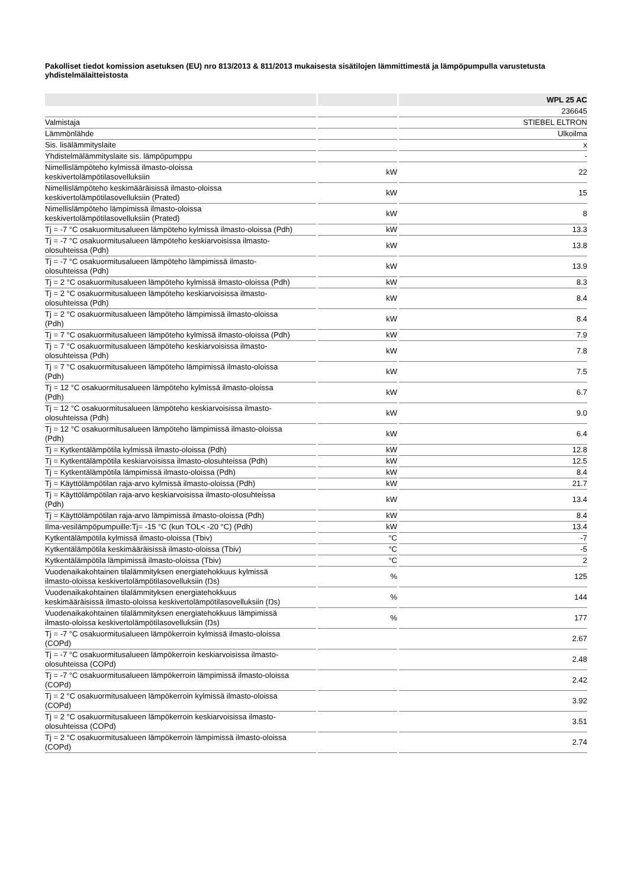Pakolliset tiedot komission asetuksen (EU) nro 813/2013 & 811/2013 mukaisesta sisätilojen lämmittimestä ja lämpöpumpulla varustetusta yhdistelmälaitteistosta
| | | WPL 25 AC |
| --- | --- | --- |
| | | 236645 |
| Valmistaja | | STIEBEL ELTRON |
| Lämmönlähde | | Ulkoilma |
| Sis. lisälämmityslaite | | x |
| Yhdistelmälämmityslaite sis. lämpöpumppu | | - |
| Nimellislämpöteho kylmissä ilmasto-oloissa keskivertolämpötilasovelluksiin | kW | 22 |
| Nimellislämpöteho keskimääräisissä ilmasto-oloissa keskivertolämpötilasovelluksiin (Prated) | kW | 15 |
| Nimellislämpöteho lämpimissä ilmasto-oloissa keskivertolämpötilasovelluksiin (Prated) | kW | 8 |
| Tj = -7 °C osakuormitusalueen lämpöteho kylmissä ilmasto-oloissa (Pdh) | kW | 13.3 |
| Tj = -7 °C osakuormitusalueen lämpöteho keskiarvoisissa ilmasto- olosuhteissa (Pdh) | kW | 13.8 |
| Tj = -7 °C osakuormitusalueen lämpöteho lämpimissä ilmasto- olosuhteissa (Pdh) | kW | 13.9 |
| Tj = 2 °C osakuormitusalueen lämpöteho kylmissä ilmasto-oloissa (Pdh) | kW | 8.3 |
| Tj = 2 °C osakuormitusalueen lämpöteho keskiarvoisissa ilmasto- olosuhteissa (Pdh) | kW | 8.4 |
| Tj = 2 °C osakuormitusalueen lämpöteho lämpimissä ilmasto-oloissa (Pdh) | kW | 8.4 |
| Tj = 7 °C osakuormitusalueen lämpöteho kylmissä ilmasto-oloissa (Pdh) | kW | 7.9 |
| Tj = 7 °C osakuormitusalueen lämpöteho keskiarvoisissa ilmasto- olosuhteissa (Pdh) | kW | 7.8 |
| Tj = 7 °C osakuormitusalueen lämpöteho lämpimissä ilmasto-oloissa (Pdh) | kW | 7.5 |
| Tj = 12 °C osakuormitusalueen lämpöteho kylmissä ilmasto-oloissa (Pdh) | kW | 6.7 |
| Tj = 12 °C osakuormitusalueen lämpöteho keskiarvoisissa ilmasto- olosuhteissa (Pdh) | kW | 9.0 |
| Tj = 12 °C osakuormitusalueen lämpöteho lämpimissä ilmasto-oloissa (Pdh) | kW | 6.4 |
| Tj = Kytkentälämpötila kylmissä ilmasto-oloissa (Pdh) | kW | 12.8 |
| Tj = Kytkentälämpötila keskiarvoisissa ilmasto-olosuhteissa (Pdh) | kW | 12.5 |
| Tj = Kytkentälämpötila lämpimissä ilmasto-oloissa (Pdh) | kW | 8.4 |
| Tj = Käyttölämpötilan raja-arvo kylmissä ilmasto-oloissa (Pdh) | kW | 21.7 |
| Tj = Käyttölämpötilan raja-arvo keskiarvoisissa ilmasto-olosuhteissa (Pdh) | kW | 13.4 |
| Tj = Käyttölämpötilan raja-arvo lämpimissä ilmasto-oloissa (Pdh) | kW | 8.4 |
| Ilma-vesilämpöpumpuille:Tj= -15 °C (kun TOL< -20 °C) (Pdh) | kW | 13.4 |
| Kytkentälämpötila kylmissä ilmasto-oloissa (Tbiv) | °C | -7 |
| Kytkentälämpötila keskimääräisissä ilmasto-oloissa (Tbiv) | °C | -5 |
| Kytkentälämpötila lämpimissä ilmasto-oloissa (Tbiv) | °C | 2 |
| Vuodenaikakohtainen tilalämmityksen energiatehokkuus kylmissä ilmasto-oloissa keskivertolämpötilasovelluksiin (Ŋs) | % | 125 |
| Vuodenaikakohtainen tilalämmityksen energiatehokkuus keskimääräisissä ilmasto-oloissa keskivertolämpötilasovelluksiin (Ŋs) | % | 144 |
| Vuodenaikakohtainen tilalämmityksen energiatehokkuus lämpimissä ilmasto-oloissa keskivertolämpötilasovelluksiin (Ŋs) | % | 177 |
| Tj = -7 °C osakuormitusalueen lämpökerroin kylmissä ilmasto-oloissa (COPd) | | 2.67 |
| Tj = -7 °C osakuormitusalueen lämpökerroin keskiarvoisissa ilmasto- olosuhteissa (COPd) | | 2.48 |
| Tj = -7 °C osakuormitusalueen lämpökerroin lämpimissä ilmasto-oloissa (COPd) | | 2.42 |
| Tj = 2 °C osakuormitusalueen lämpökerroin kylmissä ilmasto-oloissa (COPd) | | 3.92 |
| Tj = 2 °C osakuormitusalueen lämpökerroin keskiarvoisissa ilmasto- olosuhteissa (COPd) | | 3.51 |
| Tj = 2 °C osakuormitusalueen lämpökerroin lämpimissä ilmasto-oloissa (COPd) | | 2.74 |